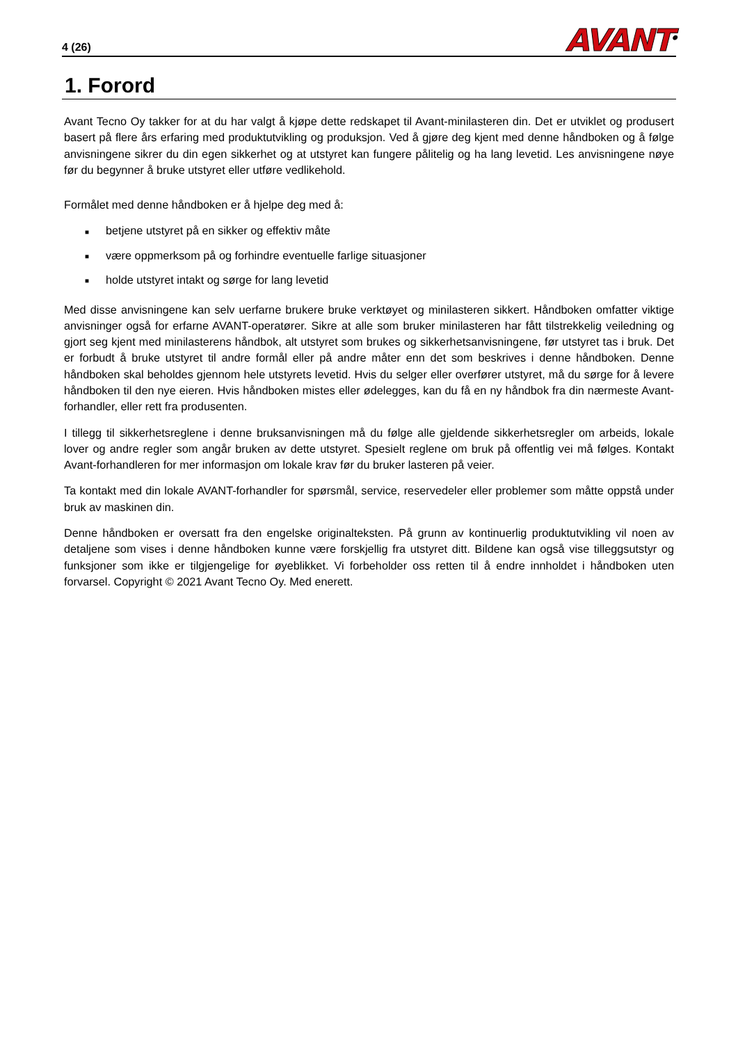4 (26)
AVANT<sup>®</sup>
1. Forord
Avant Tecno Oy takker for at du har valgt å kjøpe dette redskapet til Avant-minilasteren din. Det er utviklet og produsert basert på flere års erfaring med produktutvikling og produksjon. Ved å gjøre deg kjent med denne håndboken og å følge anvisningene sikrer du din egen sikkerhet og at utstyret kan fungere pålitelig og ha lang levetid. Les anvisningene nøye før du begynner å bruke utstyret eller utføre vedlikehold.
Formålet med denne håndboken er å hjelpe deg med å:
■ betjene utstyret på en sikker og effektiv måte
■ være oppmerksom på og forhindre eventuelle farlige situasjoner
■ holde utstyret intakt og sørge for lang levetid
Med disse anvisningene kan selv uerfarne brukere bruke verktøyet og minilasteren sikkert. Håndboken omfatter viktige anvisninger også for erfarne AVANT-operatører. Sikre at alle som bruker minilasteren har fått tilstrekkelig veiledning og gjort seg kjent med minilasterens håndbok, alt utstyret som brukes og sikkerhetsanvisningene, før utstyret tas i bruk. Det er forbudt å bruke utstyret til andre formål eller på andre måter enn det som beskrives i denne håndboken. Denne håndboken skal beholdes gjennom hele utstyrets levetid. Hvis du selger eller overfører utstyret, må du sørge for å levere håndboken til den nye eieren. Hvis håndboken mistes eller ødelegges, kan du få en ny håndbok fra din nærmeste Avant-forhandler, eller rett fra produsenten.
I tillegg til sikkerhetsreglene i denne bruksanvisningen må du følge alle gjeldende sikkerhetsregler om arbeids, lokale lover og andre regler som angår bruken av dette utstyret. Spesielt reglene om bruk på offentlig vei må følges. Kontakt Avant-forhandleren for mer informasjon om lokale krav før du bruker lasteren på veier.
Ta kontakt med din lokale AVANT-forhandler for spørsmål, service, reservedeler eller problemer som måtte oppstå under bruk av maskinen din.
Denne håndboken er oversatt fra den engelske originalteksten. På grunn av kontinuerlig produktutvikling vil noen av detaljene som vises i denne håndboken kunne være forskjellig fra utstyret ditt. Bildene kan også vise tilleggsutstyr og funksjoner som ikke er tilgjengelige for øyeblikket. Vi forbeholder oss retten til å endre innholdet i håndboken uten forvarsel. Copyright © 2021 Avant Tecno Oy. Med enerett.